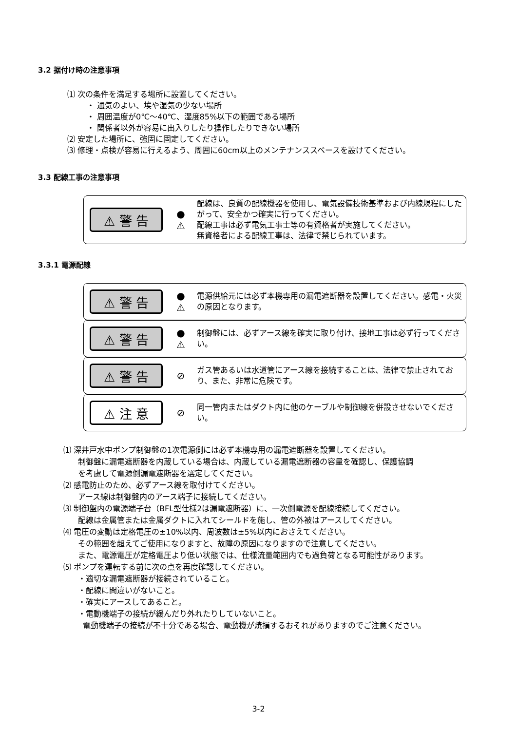3.2 据付け時の注意事項
⑴ 次の条件を満足する場所に設置してください。
・ 通気のよい、埃や湿気の少ない場所
・ 周囲温度が0℃～40℃、湿度85%以下の範囲である場所
・ 関係者以外が容易に出入りしたり操作したりできない場所
⑵ 安定した場所に、強固に固定してください。
⑶ 修理・点検が容易に行えるよう、周囲に60cm以上のメンテナンススペースを設けてください。
3.3 配線工事の注意事項
⚠ 警 告
●
⚠
配線は、良質の配線機器を使用し、電気設備技術基準および内線規程にしたがって、安全かつ確実に行ってください。
配線工事は必ず電気工事士等の有資格者が実施してください。
無資格者による配線工事は、法律で禁じられています。
3.3.1 電源配線
⚠ 警 告
●
⚠
電源供給元には必ず本機専用の漏電遮断器を設置してください。感電・火災の原因となります。
⚠ 警 告
●
⚠
制御盤には、必ずアース線を確実に取り付け、接地工事は必ず行ってください。
⚠ 警 告
⊘
ガス管あるいは水道管にアース線を接続することは、法律で禁止されており、また、非常に危険です。
⚠ 注 意
⊘
同一管内またはダクト内に他のケーブルや制御線を併設させないでください。
⑴ 深井戸水中ポンプ制御盤の1次電源側には必ず本機専用の漏電遮断器を設置してください。
制御盤に漏電遮断器を内蔵している場合は、内蔵している漏電遮断器の容量を確認し、保護協調
を考慮して電源側漏電遮断器を選定してください。
⑵ 感電防止のため、必ずアース線を取付けてください。
アース線は制御盤内のアース端子に接続してください。
⑶ 制御盤内の電源端子台（BFL型仕様2は漏電遮断器）に、一次側電源を配線接続してください。
配線は金属管または金属ダクトに入れてシールドを施し、管の外被はアースしてください。
⑷ 電圧の変動は定格電圧の±10%以内、周波数は±5%以内におさえてください。
その範囲を超えてご使用になりますと、故障の原因になりますので注意してください。
また、電源電圧が定格電圧より低い状態では、仕様流量範囲内でも過負荷となる可能性があります。
⑸ ポンプを運転する前に次の点を再度確認してください。
・適切な漏電遮断器が接続されていること。
・配線に間違いがないこと。
・確実にアースしてあること。
・電動機端子の接続が緩んだり外れたりしていないこと。
電動機端子の接続が不十分である場合、電動機が焼損するおそれがありますのでご注意ください。
3-2